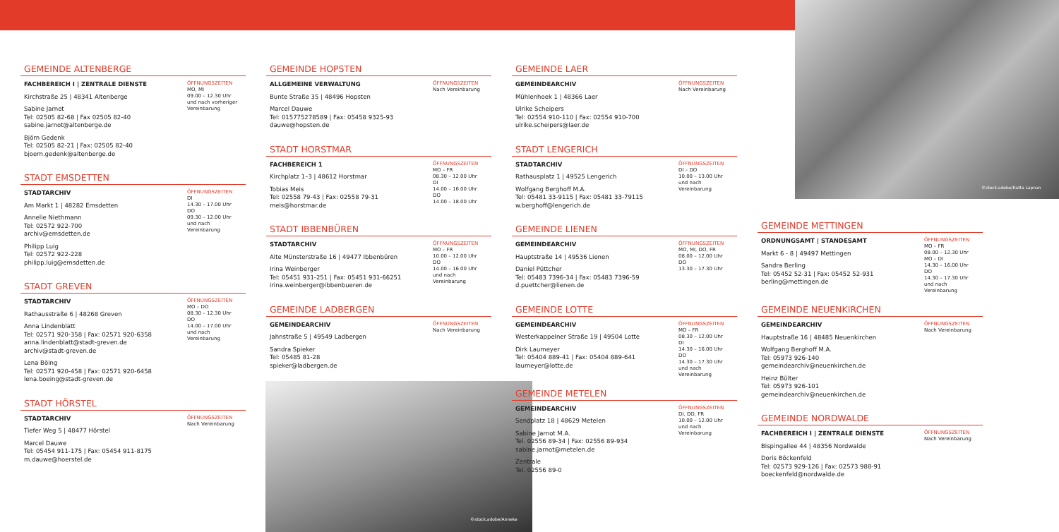©stock.adobe/Ratta Lapnan
©stock.adobe/Anneke
GEMEINDE ALTENBERGE
FACHBEREICH I | ZENTRALE DIENSTE
Kirchstraße 25 | 48341 Altenberge
Sabine Jarnot
Tel: 02505 82-68 | Fax 02505 82-40
sabine.jarnot@altenberge.de
Björn Gedenk
Tel: 02505 82-21 | Fax: 02505 82-40
bjoern.gedenk@altenberge.de
ÖFFNUNGSZEITEN
MO, MI
09.00 – 12.30 Uhr
und nach vorheriger Vereinbarung
STADT EMSDETTEN
STADTARCHIV
Am Markt 1 | 48282 Emsdetten
Annelie Niethmann
Tel: 02572 922-700
archiv@emsdetten.de
Philipp Luig
Tel: 02572 922-228
philipp.luig@emsdetten.de
ÖFFNUNGSZEITEN
DI
14.30 – 17.00 Uhr
DO
09.30 – 12.00 Uhr
und nach Vereinbarung
STADT GREVEN
STADTARCHIV
Rathausstraße 6 | 48268 Greven
Anna Lindenblatt
Tel: 02571 920-358 | Fax: 02571 920-6358
anna.lindenblatt@stadt-greven.de
archiv@stadt-greven.de
Lena Böing
Tel: 02571 920-458 | Fax: 02571 920-6458
lena.boeing@stadt-greven.de
ÖFFNUNGSZEITEN
MO – DO
08.30 – 12.30 Uhr
DO
14.00 – 17.00 Uhr
und nach Vereinbarung
STADT HÖRSTEL
STADTARCHIV
Tiefer Weg 5 | 48477 Hörstel
Marcel Dauwe
Tel: 05454 911-175 | Fax: 05454 911-8175
m.dauwe@hoerstel.de
ÖFFNUNGSZEITEN
Nach Vereinbarung
GEMEINDE HOPSTEN
ALLGEMEINE VERWALTUNG
Bunte Straße 35 | 48496 Hopsten
Marcel Dauwe
Tel: 015775278589 | Fax: 05458 9325-93
dauwe@hopsten.de
ÖFFNUNGSZEITEN
Nach Vereinbarung
STADT HORSTMAR
FACHBEREICH 1
Kirchplatz 1–3 | 48612 Horstmar
Tobias Meis
Tel: 02558 79-43 | Fax: 02558 79-31
meis@horstmar.de
ÖFFNUNGSZEITEN
MO – FR
08.30 – 12.00 Uhr
DI
14.00 – 16.00 Uhr
DO
14.00 – 18.00 Uhr
STADT IBBENBÜREN
STADTARCHIV
Alte Münsterstraße 16 | 49477 Ibbenbüren
Irina Weinberger
Tel: 05451 931-251 | Fax: 05451 931-66251
irina.weinberger@ibbenbueren.de
ÖFFNUNGSZEITEN
MO – FR
10.00 – 12.00 Uhr
DO
14.00 – 16.00 Uhr
und nach Vereinbarung
GEMEINDE LADBERGEN
GEMEINDEARCHIV
Jahnstraße 5 | 49549 Ladbergen
Sandra Spieker
Tel: 05485 81-28
spieker@ladbergen.de
ÖFFNUNGSZEITEN
Nach Vereinbarung
GEMEINDE LAER
GEMEINDEARCHIV
Mühlenhoek 1 | 48366 Laer
Ulrike Scheipers
Tel: 02554 910-110 | Fax: 02554 910-700
ulrike.scheipers@laer.de
ÖFFNUNGSZEITEN
Nach Vereinbarung
STADT LENGERICH
STADTARCHIV
Rathausplatz 1 | 49525 Lengerich
Wolfgang Berghoff M.A.
Tel: 05481 33-9115 | Fax: 05481 33-79115
w.berghoff@lengerich.de
ÖFFNUNGSZEITEN
DI – DO
10.00 – 13.00 Uhr
und nach Vereinbarung
GEMEINDE LIENEN
GEMEINDEARCHIV
Hauptstraße 14 | 49536 Lienen
Daniel Püttcher
Tel: 05483 7396-34 | Fax: 05483 7396-59
d.puettcher@lienen.de
ÖFFNUNGSZEITEN
MO, MI, DO, FR
08.00 – 12.00 Uhr
DO
13.30 – 17.30 Uhr
GEMEINDE LOTTE
GEMEINDEARCHIV
Westerkappelner Straße 19 | 49504 Lotte
Dirk Laumeyer
Tel: 05404 889-41 | Fax: 05404 889-641
laumeyer@lotte.de
ÖFFNUNGSZEITEN
MO – FR
08.30 – 12.00 Uhr
DI
14.30 – 16.00 Uhr
DO
14.30 – 17.30 Uhr
und nach Vereinbarung
GEMEINDE METELEN
GEMEINDEARCHIV
Sendplatz 18 | 48629 Metelen
Sabine Jarnot M.A.
Tel. 02556 89-34 | Fax: 02556 89-934
sabine.jarnot@metelen.de
Zentrale
Tel. 02556 89-0
ÖFFNUNGSZEITEN
DI, DO, FR
10.00 – 12.00 Uhr
und nach Vereinbarung
GEMEINDE METTINGEN
ORDNUNGSAMT | STANDESAMT
Markt 6 - 8 | 49497 Mettingen
Sandra Berling
Tel: 05452 52-31 | Fax: 05452 52-931
berling@mettingen.de
ÖFFNUNGSZEITEN
MO – FR
08.00 – 12.30 Uhr
MO – DI
14.30 – 16.00 Uhr
DO
14.30 – 17.30 Uhr
und nach Vereinbarung
GEMEINDE NEUENKIRCHEN
GEMEINDEARCHIV
Hauptstraße 16 | 48485 Neuenkirchen
Wolfgang Berghoff M.A.
Tel: 05973 926-140
gemeindearchiv@neuenkirchen.de
Heinz Bülter
Tel: 05973 926-101
gemeindearchiv@neuenkirchen.de
ÖFFNUNGSZEITEN
Nach Vereinbarung
GEMEINDE NORDWALDE
FACHBEREICH I | ZENTRALE DIENSTE
Bispingallee 44 | 48356 Nordwalde
Doris Böckenfeld
Tel: 02573 929-126 | Fax: 02573 988-91
boeckenfeld@nordwalde.de
ÖFFNUNGSZEITEN
Nach Vereinbarung